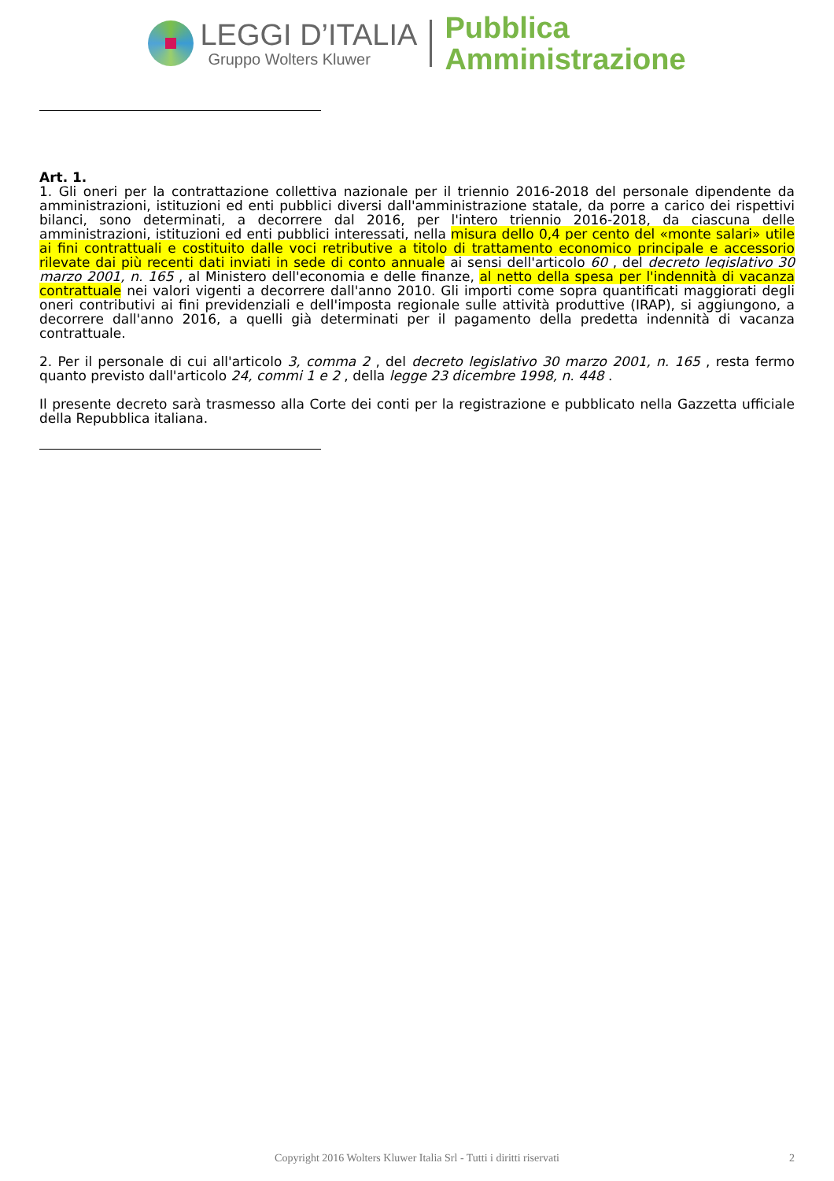LEGGI D’ITALIA
Gruppo Wolters Kluwer
Pubblica
Amministrazione
Art. 1.
1. Gli oneri per la contrattazione collettiva nazionale per il triennio 2016-2018 del personale dipendente da amministrazioni, istituzioni ed enti pubblici diversi dall'amministrazione statale, da porre a carico dei rispettivi bilanci, sono determinati, a decorrere dal 2016, per l'intero triennio 2016-2018, da ciascuna delle amministrazioni, istituzioni ed enti pubblici interessati, nella misura dello 0,4 per cento del «monte salari» utile ai fini contrattuali e costituito dalle voci retributive a titolo di trattamento economico principale e accessorio rilevate dai più recenti dati inviati in sede di conto annuale ai sensi dell'articolo 60 , del decreto legislativo 30 marzo 2001, n. 165 , al Ministero dell'economia e delle finanze, al netto della spesa per l'indennità di vacanza contrattuale nei valori vigenti a decorrere dall'anno 2010. Gli importi come sopra quantificati maggiorati degli oneri contributivi ai fini previdenziali e dell'imposta regionale sulle attività produttive (IRAP), si aggiungono, a decorrere dall'anno 2016, a quelli già determinati per il pagamento della predetta indennità di vacanza contrattuale.
2. Per il personale di cui all'articolo 3, comma 2 , del decreto legislativo 30 marzo 2001, n. 165 , resta fermo quanto previsto dall'articolo 24, commi 1 e 2 , della legge 23 dicembre 1998, n. 448 .
Il presente decreto sarà trasmesso alla Corte dei conti per la registrazione e pubblicato nella Gazzetta ufficiale della Repubblica italiana.
Copyright 2016 Wolters Kluwer Italia Srl - Tutti i diritti riservati 2